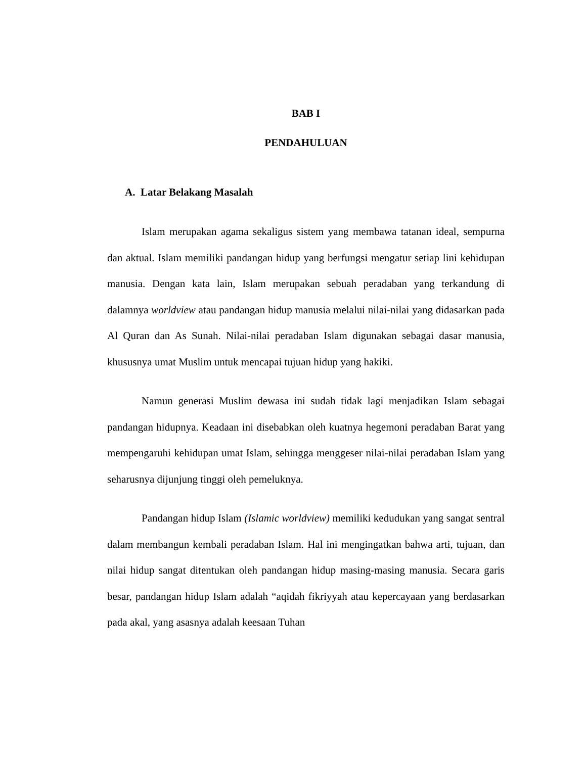BAB I
PENDAHULUAN
A. Latar Belakang Masalah
Islam merupakan agama sekaligus sistem yang membawa tatanan ideal, sempurna dan aktual. Islam memiliki pandangan hidup yang berfungsi mengatur setiap lini kehidupan manusia. Dengan kata lain, Islam merupakan sebuah peradaban yang terkandung di dalamnya worldview atau pandangan hidup manusia melalui nilai-nilai yang didasarkan pada Al Quran dan As Sunah. Nilai-nilai peradaban Islam digunakan sebagai dasar manusia, khususnya umat Muslim untuk mencapai tujuan hidup yang hakiki.
Namun generasi Muslim dewasa ini sudah tidak lagi menjadikan Islam sebagai pandangan hidupnya. Keadaan ini disebabkan oleh kuatnya hegemoni peradaban Barat yang mempengaruhi kehidupan umat Islam, sehingga menggeser nilai-nilai peradaban Islam yang seharusnya dijunjung tinggi oleh pemeluknya.
Pandangan hidup Islam (Islamic worldview) memiliki kedudukan yang sangat sentral dalam membangun kembali peradaban Islam. Hal ini mengingatkan bahwa arti, tujuan, dan nilai hidup sangat ditentukan oleh pandangan hidup masing-masing manusia. Secara garis besar, pandangan hidup Islam adalah “aqidah fikriyyah atau kepercayaan yang berdasarkan pada akal, yang asasnya adalah keesaan Tuhan